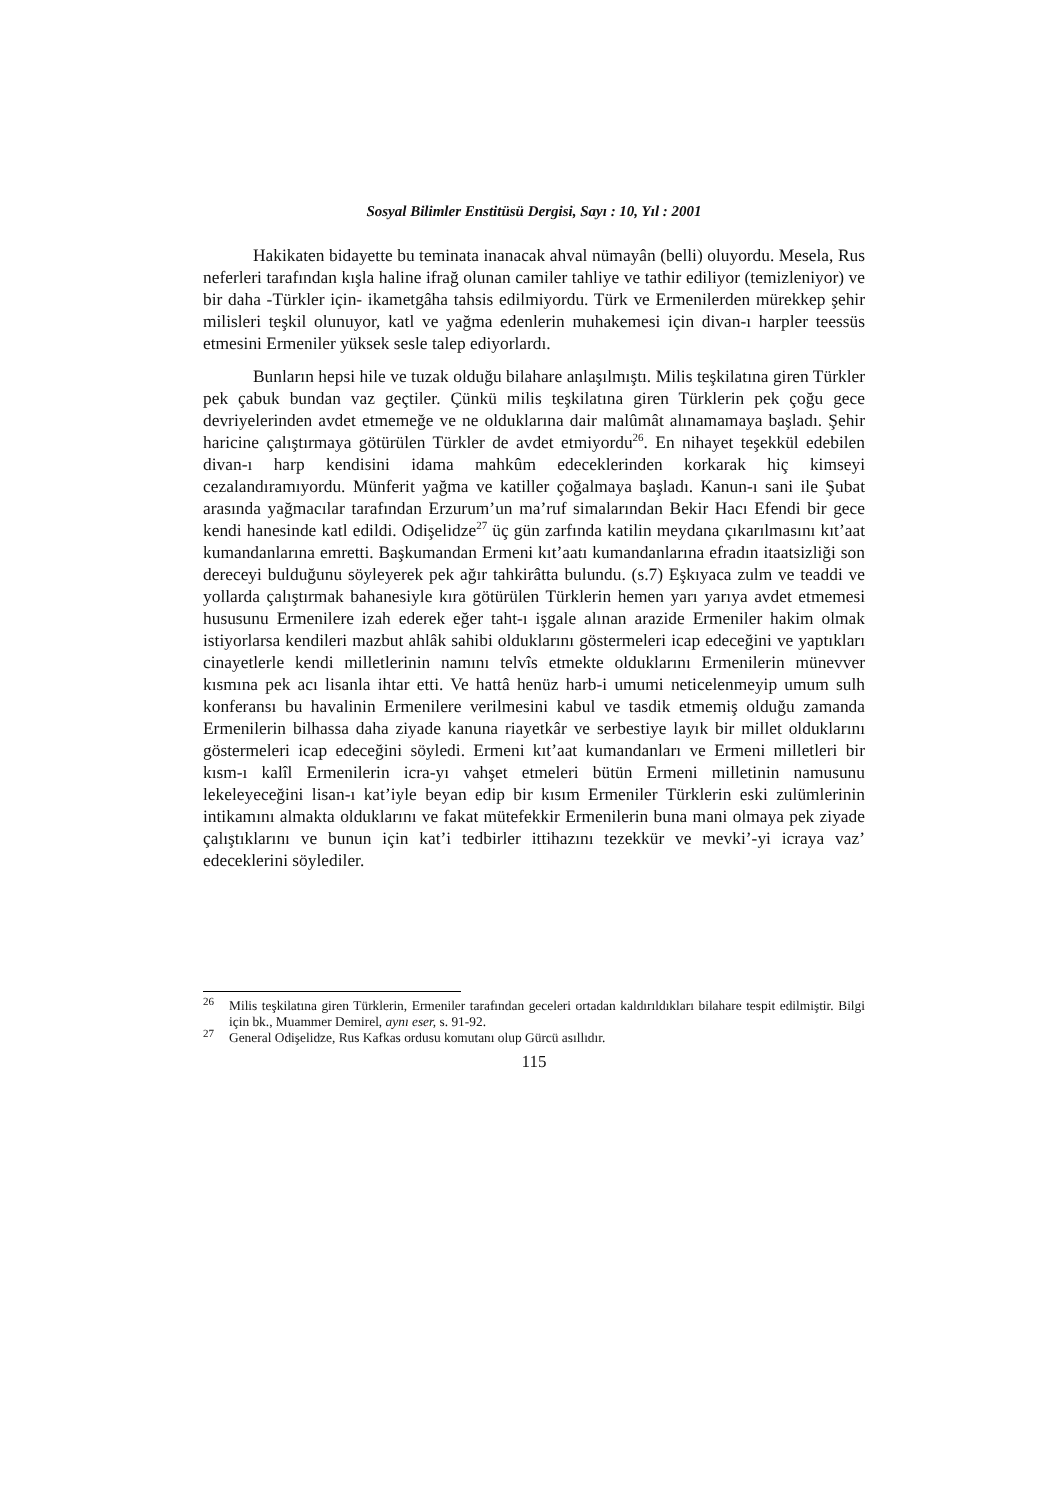Sosyal Bilimler Enstitüsü Dergisi, Sayı : 10, Yıl : 2001
Hakikaten bidayette bu teminata inanacak ahval nümayân (belli) oluyordu. Mesela, Rus neferleri tarafından kışla haline ifrağ olunan camiler tahliye ve tathir ediliyor (temizleniyor) ve bir daha -Türkler için- ikametgâha tahsis edilmiyordu. Türk ve Ermenilerden mürekkep şehir milisleri teşkil olunuyor, katl ve yağma edenlerin muhakemesi için divan-ı harpler teessüs etmesini Ermeniler yüksek sesle talep ediyorlardı.
Bunların hepsi hile ve tuzak olduğu bilahare anlaşılmıştı. Milis teşkilatına giren Türkler pek çabuk bundan vaz geçtiler. Çünkü milis teşkilatına giren Türklerin pek çoğu gece devriyelerinden avdet etmemeğe ve ne olduklarına dair malûmât alınamamaya başladı. Şehir haricine çalıştırmaya götürülen Türkler de avdet etmiyordu<sup>26</sup>. En nihayet teşekkül edebilen divan-ı harp kendisini idama mahkûm edeceklerinden korkarak hiç kimseyi cezalandıramıyordu. Münferit yağma ve katiller çoğalmaya başladı. Kanun-ı sani ile Şubat arasında yağmacılar tarafından Erzurum’un ma’ruf simalarından Bekir Hacı Efendi bir gece kendi hanesinde katl edildi. Odişelidze<sup>27</sup> üç gün zarfında katilin meydana çıkarılmasını kıt’aat kumandanlarına emretti. Başkumandan Ermeni kıt’aatı kumandanlarına efradın itaatsizliği son dereceyi bulduğunu söyleyerek pek ağır tahkirâtta bulundu. (s.7) Eşkıyaca zulm ve teaddi ve yollarda çalıştırmak bahanesiyle kıra götürülen Türklerin hemen yarı yarıya avdet etmemesi hususunu Ermenilere izah ederek eğer taht-ı işgale alınan arazide Ermeniler hakim olmak istiyorlarsa kendileri mazbut ahlâk sahibi olduklarını göstermeleri icap edeceğini ve yaptıkları cinayetlerle kendi milletlerinin namını telvîs etmekte olduklarını Ermenilerin münevver kısmına pek acı lisanla ihtar etti. Ve hattâ henüz harb-i umumi neticelenmeyip umum sulh konferansı bu havalinin Ermenilere verilmesini kabul ve tasdik etmemiş olduğu zamanda Ermenilerin bilhassa daha ziyade kanuna riayetkâr ve serbestiye layık bir millet olduklarını göstermeleri icap edeceğini söyledi. Ermeni kıt’aat kumandanları ve Ermeni milletleri bir kısm-ı kalîl Ermenilerin icra-yı vahşet etmeleri bütün Ermeni milletinin namusunu lekeleyeceğini lisan-ı kat’iyle beyan edip bir kısım Ermeniler Türklerin eski zulümlerinin intikamını almakta olduklarını ve fakat mütefekkir Ermenilerin buna mani olmaya pek ziyade çalıştıklarını ve bunun için kat’i tedbirler ittihazını tezekkür ve mevki’-yi icraya vaz’ edeceklerini söylediler.
<sup>26</sup> Milis teşkilatına giren Türklerin, Ermeniler tarafından geceleri ortadan kaldırıldıkları bilahare tespit edilmiştir. Bilgi için bk., Muammer Demirel, aynı eser, s. 91-92.
<sup>27</sup> General Odişelidze, Rus Kafkas ordusu komutanı olup Gürcü asıllıdır.
115